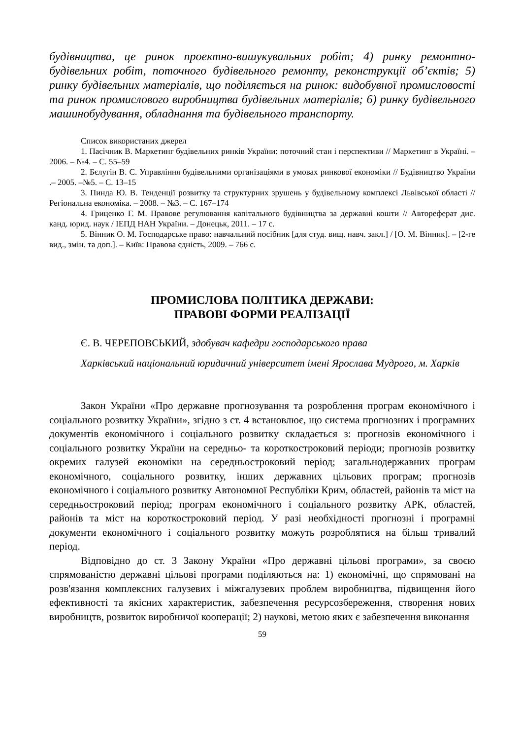будівництва, це ринок проектно-вишукувальних робіт; 4) ринку ремонтно-будівельних робіт, поточного будівельного ремонту, реконструкції об’єктів; 5) ринку будівельних матеріалів, що поділяється на ринок: видобувної промисловості та ринок промислового виробництва будівельних матеріалів; 6) ринку будівельного машинобудування, обладнання та будівельного транспорту.
Список використаних джерел
1. Пасічник В. Маркетинг будівельних ринків України: поточний стан і перспективи // Маркетинг в Україні. – 2006. – №4. – С. 55–59
2. Бєлугін В. С. Управління будівельними організаціями в умовах ринкової економіки // Будівництво України .– 2005. –№5. – С. 13–15
3. Пинда Ю. В. Тенденції розвитку та структурних зрушень у будівельному комплексі Львівської області // Регіональна економіка. – 2008. – №3. – С. 167–174
4. Гриценко Г. М. Правове регулювання капітального будівництва за державні кошти // Автореферат дис. канд. юрид. наук / ІЕПД НАН України. – Донецьк, 2011. – 17 с.
5. Вінник О. М. Господарське право: навчальний посібник [для студ. вищ. навч. закл.] / [О. М. Вінник]. – [2-ге вид., змін. та доп.]. – Київ: Правова єдність, 2009. – 766 с.
ПРОМИСЛОВА ПОЛІТИКА ДЕРЖАВИ:
ПРАВОВІ ФОРМИ РЕАЛІЗАЦІЇ
Є. В. ЧЕРЕПОВСЬКИЙ, здобувач кафедри господарського права
Харківський національний юридичний університет імені Ярослава Мудрого, м. Харків
Закон України «Про державне прогнозування та розроблення програм економічного і соціального розвитку України», згідно з ст. 4 встановлює, що система прогнозних і програмних документів економічного і соціального розвитку складається з: прогнозів економічного і соціального розвитку України на середньо- та короткостроковий періоди; прогнозів розвитку окремих галузей економіки на середньостроковий період; загальнодержавних програм економічного, соціального розвитку, інших державних цільових програм; прогнозів економічного і соціального розвитку Автономної Республіки Крим, областей, районів та міст на середньостроковий період; програм економічного і соціального розвитку АРК, областей, районів та міст на короткостроковий період. У разі необхідності прогнозні і програмні документи економічного і соціального розвитку можуть розроблятися на більш тривалий період.
Відповідно до ст. 3 Закону України «Про державні цільові програми», за своєю спрямованістю державні цільові програми поділяються на: 1) економічні, що спрямовані на розв'язання комплексних галузевих і міжгалузевих проблем виробництва, підвищення його ефективності та якісних характеристик, забезпечення ресурсозбереження, створення нових виробництв, розвиток виробничої кооперації; 2) наукові, метою яких є забезпечення виконання
59